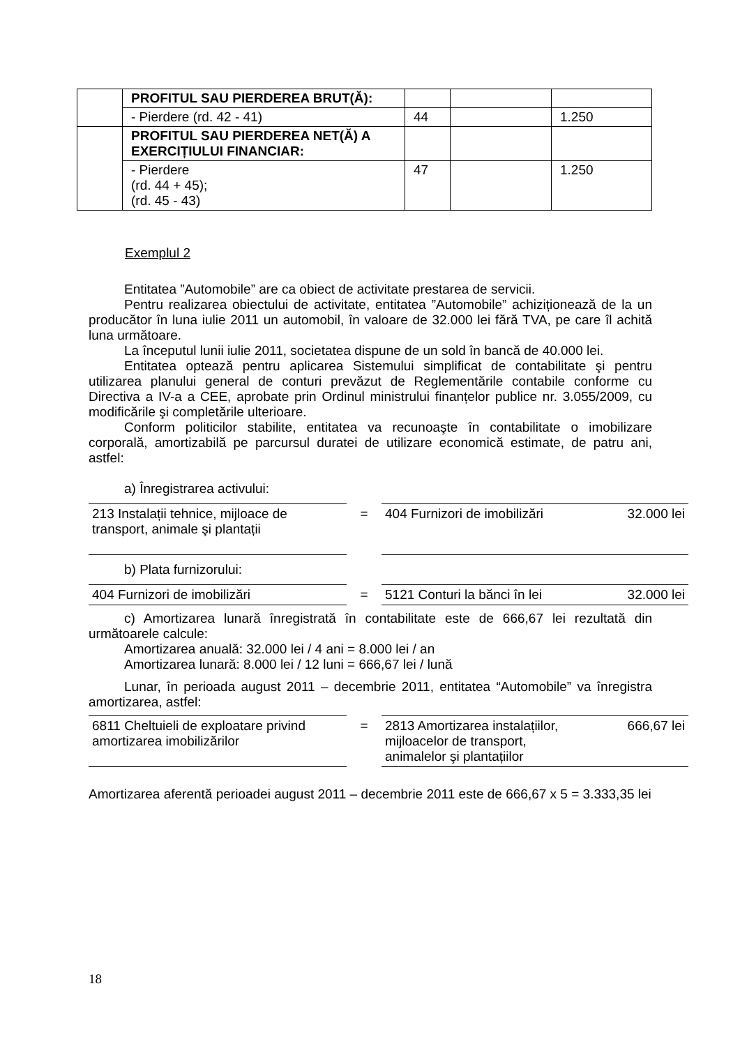| | PROFITUL SAU PIERDEREA BRUT(Ă): | | | |
| | - Pierdere (rd. 42 - 41) | 44 | | 1.250 |
| | PROFITUL SAU PIERDEREA NET(Ă) A EXERCIȚIULUI FINANCIAR: | | | |
| | - Pierdere (rd. 44 + 45); (rd. 45 - 43) | 47 | | 1.250 |
Exemplul 2
Entitatea ”Automobile” are ca obiect de activitate prestarea de servicii.
Pentru realizarea obiectului de activitate, entitatea ”Automobile” achiziționează de la un producător în luna iulie 2011 un automobil, în valoare de 32.000 lei fără TVA, pe care îl achită luna următoare.
La începutul lunii iulie 2011, societatea dispune de un sold în bancă de 40.000 lei.
Entitatea optează pentru aplicarea Sistemului simplificat de contabilitate şi pentru utilizarea planului general de conturi prevăzut de Reglementările contabile conforme cu Directiva a IV-a a CEE, aprobate prin Ordinul ministrului finanțelor publice nr. 3.055/2009, cu modificările şi completările ulterioare.
Conform politicilor stabilite, entitatea va recunoaşte în contabilitate o imobilizare corporală, amortizabilă pe parcursul duratei de utilizare economică estimate, de patru ani, astfel:
a) Înregistrarea activului:
| 213 Instalații tehnice, mijloace de transport, animale şi plantații | = | 404 Furnizori de imobilizări | 32.000 lei |
b) Plata furnizorului:
| 404 Furnizori de imobilizări | = | 5121 Conturi la bănci în lei | 32.000 lei |
c) Amortizarea lunară înregistrată în contabilitate este de 666,67 lei rezultată din următoarele calcule:
Amortizarea anuală: 32.000 lei / 4 ani = 8.000 lei / an
Amortizarea lunară: 8.000 lei / 12 luni = 666,67 lei / lună
Lunar, în perioada august 2011 – decembrie 2011, entitatea “Automobile” va înregistra amortizarea, astfel:
| 6811 Cheltuieli de exploatare privind amortizarea imobilizărilor | = | 2813 Amortizarea instalațiilor, mijloacelor de transport, animalelor şi plantațiilor | 666,67 lei |
Amortizarea aferentă perioadei august 2011 – decembrie 2011 este de 666,67 x 5 = 3.333,35 lei
18